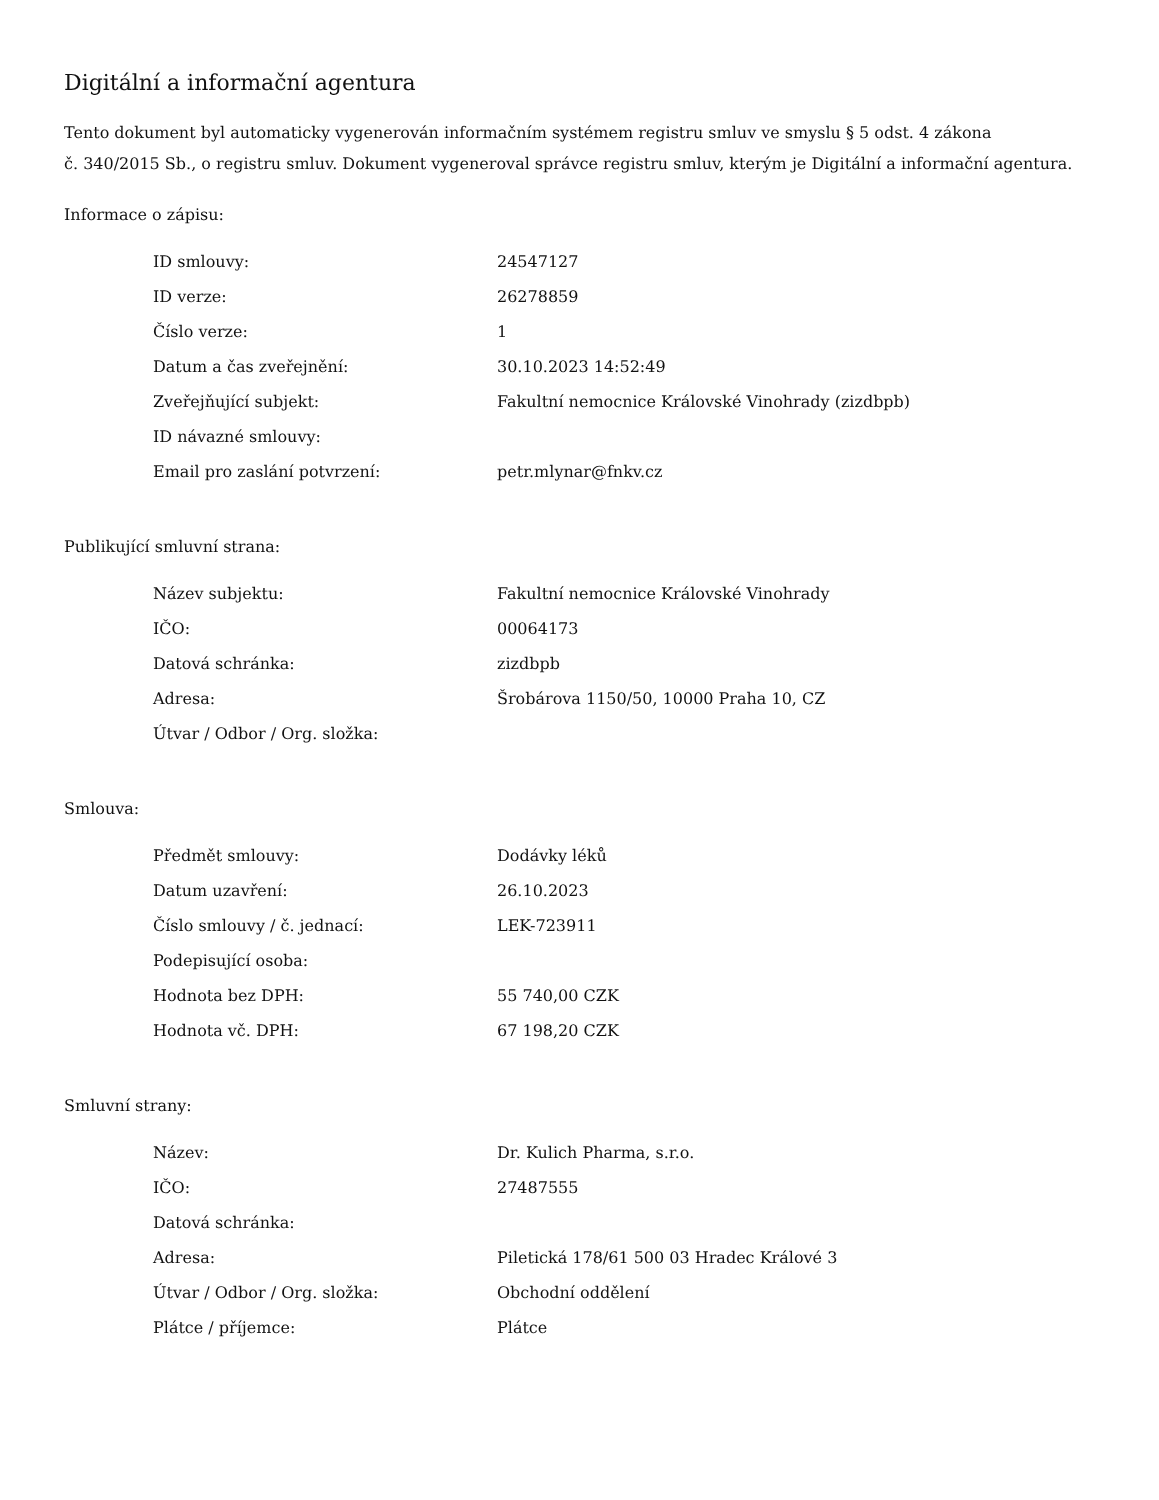Digitální a informační agentura
Tento dokument byl automaticky vygenerován informačním systémem registru smluv ve smyslu § 5 odst. 4 zákona
č. 340/2015 Sb., o registru smluv. Dokument vygeneroval správce registru smluv, kterým je Digitální a informační agentura.
Informace o zápisu:
| ID smlouvy: | 24547127 |
| ID verze: | 26278859 |
| Číslo verze: | 1 |
| Datum a čas zveřejnění: | 30.10.2023 14:52:49 |
| Zveřejňující subjekt: | Fakultní nemocnice Královské Vinohrady (zizdbpb) |
| ID návazné smlouvy: | |
| Email pro zaslání potvrzení: | petr.mlynar@fnkv.cz |
Publikující smluvní strana:
| Název subjektu: | Fakultní nemocnice Královské Vinohrady |
| IČO: | 00064173 |
| Datová schránka: | zizdbpb |
| Adresa: | Šrobárova 1150/50, 10000 Praha 10, CZ |
| Útvar / Odbor / Org. složka: | |
Smlouva:
| Předmět smlouvy: | Dodávky léků |
| Datum uzavření: | 26.10.2023 |
| Číslo smlouvy / č. jednací: | LEK-723911 |
| Podepisující osoba: | |
| Hodnota bez DPH: | 55 740,00 CZK |
| Hodnota vč. DPH: | 67 198,20 CZK |
Smluvní strany:
| Název: | Dr. Kulich Pharma, s.r.o. |
| IČO: | 27487555 |
| Datová schránka: | |
| Adresa: | Piletická 178/61 500 03 Hradec Králové 3 |
| Útvar / Odbor / Org. složka: | Obchodní oddělení |
| Plátce / příjemce: | Plátce |